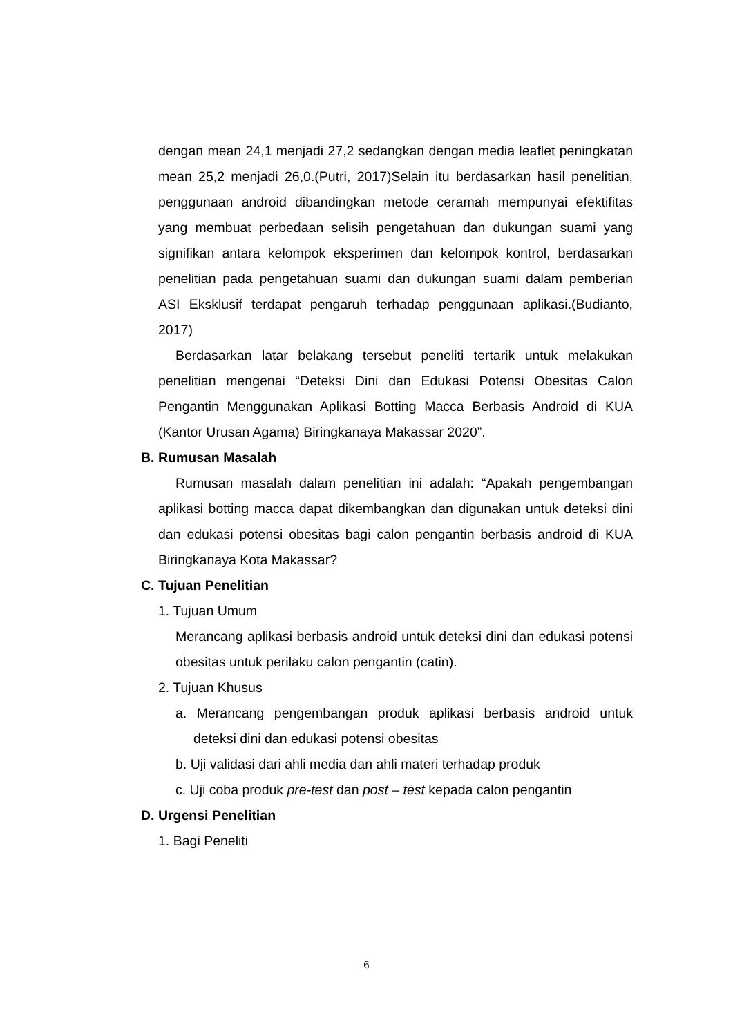dengan mean 24,1 menjadi 27,2 sedangkan dengan media leaflet peningkatan mean 25,2 menjadi 26,0.(Putri, 2017)Selain itu berdasarkan hasil penelitian, penggunaan android dibandingkan metode ceramah mempunyai efektifitas yang membuat perbedaan selisih pengetahuan dan dukungan suami yang signifikan antara kelompok eksperimen dan kelompok kontrol, berdasarkan penelitian pada pengetahuan suami dan dukungan suami dalam pemberian ASI Eksklusif terdapat pengaruh terhadap penggunaan aplikasi.(Budianto, 2017)
Berdasarkan latar belakang tersebut peneliti tertarik untuk melakukan penelitian mengenai “Deteksi Dini dan Edukasi Potensi Obesitas Calon Pengantin Menggunakan Aplikasi Botting Macca Berbasis Android di KUA (Kantor Urusan Agama) Biringkanaya Makassar 2020”.
B. Rumusan Masalah
Rumusan masalah dalam penelitian ini adalah: “Apakah pengembangan aplikasi botting macca dapat dikembangkan dan digunakan untuk deteksi dini dan edukasi potensi obesitas bagi calon pengantin berbasis android di KUA Biringkanaya Kota Makassar?
C. Tujuan Penelitian
1. Tujuan Umum
Merancang aplikasi berbasis android untuk deteksi dini dan edukasi potensi obesitas untuk perilaku calon pengantin (catin).
2. Tujuan Khusus
a. Merancang pengembangan produk aplikasi berbasis android untuk deteksi dini dan edukasi potensi obesitas
b. Uji validasi dari ahli media dan ahli materi terhadap produk
c. Uji coba produk pre-test dan post – test kepada calon pengantin
D. Urgensi Penelitian
1. Bagi Peneliti
6